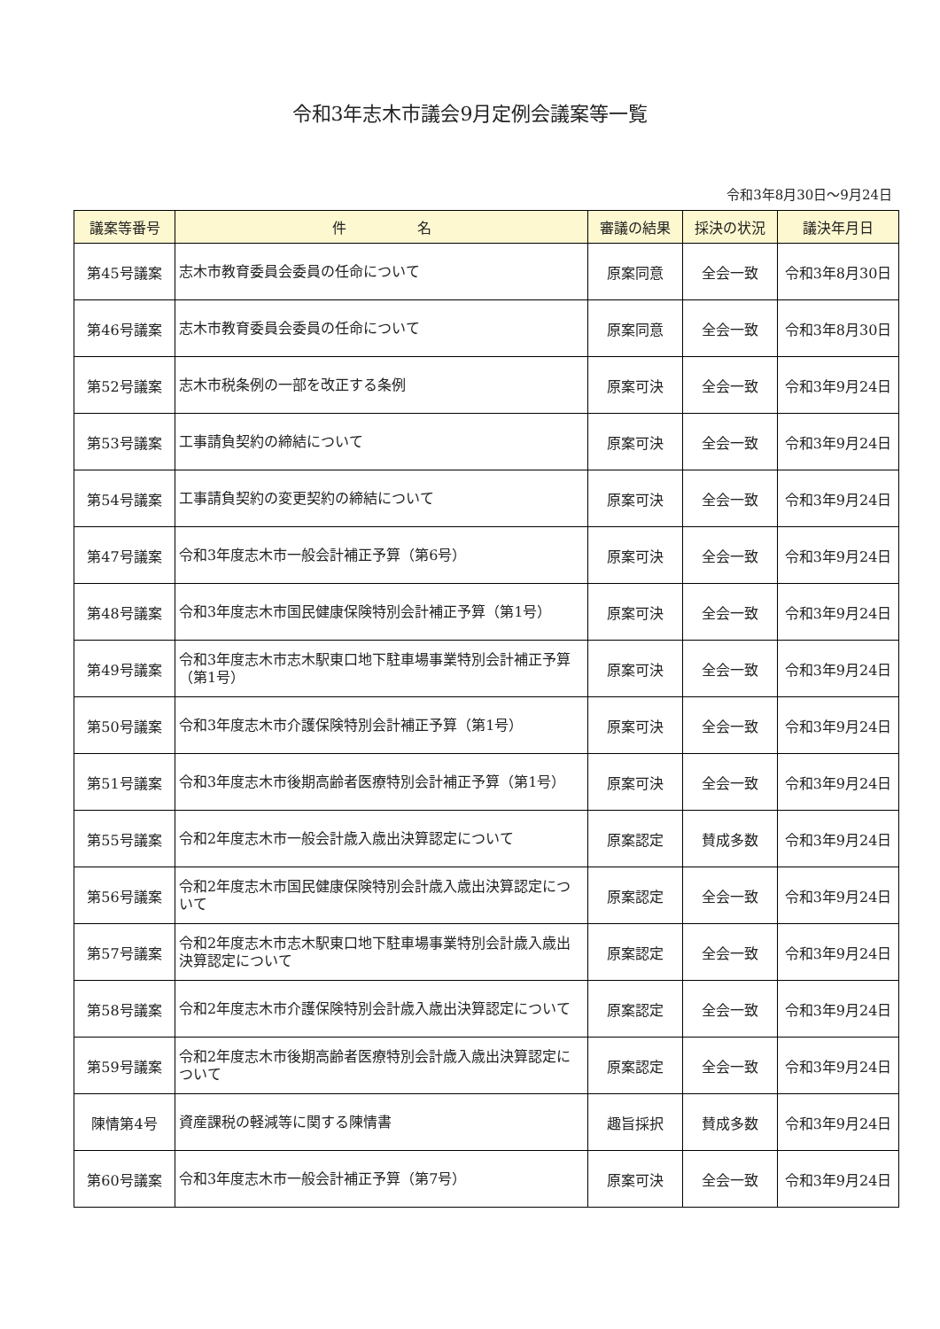令和3年志木市議会9月定例会議案等一覧
令和3年8月30日～9月24日
| 議案等番号 | 件 名 | 審議の結果 | 採決の状況 | 議決年月日 |
| --- | --- | --- | --- | --- |
| 第45号議案 | 志木市教育委員会委員の任命について | 原案同意 | 全会一致 | 令和3年8月30日 |
| 第46号議案 | 志木市教育委員会委員の任命について | 原案同意 | 全会一致 | 令和3年8月30日 |
| 第52号議案 | 志木市税条例の一部を改正する条例 | 原案可決 | 全会一致 | 令和3年9月24日 |
| 第53号議案 | 工事請負契約の締結について | 原案可決 | 全会一致 | 令和3年9月24日 |
| 第54号議案 | 工事請負契約の変更契約の締結について | 原案可決 | 全会一致 | 令和3年9月24日 |
| 第47号議案 | 令和3年度志木市一般会計補正予算（第6号） | 原案可決 | 全会一致 | 令和3年9月24日 |
| 第48号議案 | 令和3年度志木市国民健康保険特別会計補正予算（第1号） | 原案可決 | 全会一致 | 令和3年9月24日 |
| 第49号議案 | 令和3年度志木市志木駅東口地下駐車場事業特別会計補正予算（第1号） | 原案可決 | 全会一致 | 令和3年9月24日 |
| 第50号議案 | 令和3年度志木市介護保険特別会計補正予算（第1号） | 原案可決 | 全会一致 | 令和3年9月24日 |
| 第51号議案 | 令和3年度志木市後期高齢者医療特別会計補正予算（第1号） | 原案可決 | 全会一致 | 令和3年9月24日 |
| 第55号議案 | 令和2年度志木市一般会計歳入歳出決算認定について | 原案認定 | 賛成多数 | 令和3年9月24日 |
| 第56号議案 | 令和2年度志木市国民健康保険特別会計歳入歳出決算認定について | 原案認定 | 全会一致 | 令和3年9月24日 |
| 第57号議案 | 令和2年度志木市志木駅東口地下駐車場事業特別会計歳入歳出決算認定について | 原案認定 | 全会一致 | 令和3年9月24日 |
| 第58号議案 | 令和2年度志木市介護保険特別会計歳入歳出決算認定について | 原案認定 | 全会一致 | 令和3年9月24日 |
| 第59号議案 | 令和2年度志木市後期高齢者医療特別会計歳入歳出決算認定について | 原案認定 | 全会一致 | 令和3年9月24日 |
| 陳情第4号 | 資産課税の軽減等に関する陳情書 | 趣旨採択 | 賛成多数 | 令和3年9月24日 |
| 第60号議案 | 令和3年度志木市一般会計補正予算（第7号） | 原案可決 | 全会一致 | 令和3年9月24日 |